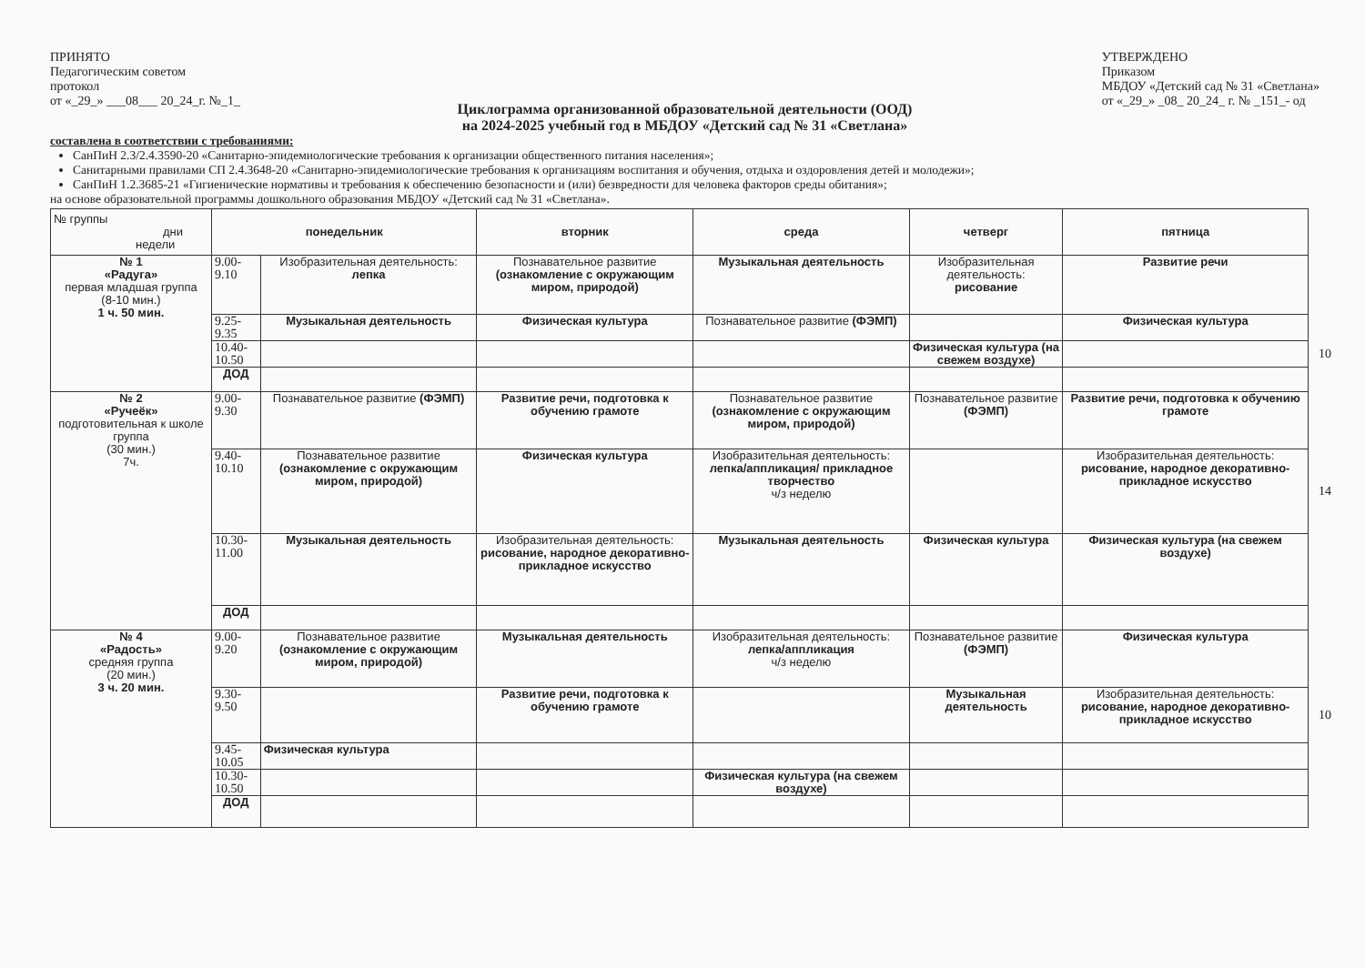ПРИНЯТО
Педагогическим советом
протокол
от «_29_» ___08___ 20_24_г. №_1_
УТВЕРЖДЕНО
Приказом
МБДОУ «Детский сад № 31 «Светлана»
от «_29_» _08_ 20_24_ г. № _151_- од
Циклограмма организованной образовательной деятельности (ООД)
на 2024-2025 учебный год в МБДОУ «Детский сад № 31 «Светлана»
составлена в соответствии с требованиями:
СанПиН 2.3/2.4.3590-20 «Санитарно-эпидемиологические требования к организации общественного питания населения»;
Санитарными правилами СП 2.4.3648-20 «Санитарно-эпидемиологические требования к организациям воспитания и обучения, отдыха и оздоровления детей и молодежи»;
СанПиН 1.2.3685-21 «Гигиенические нормативы и требования к обеспечению безопасности и (или) безвредности для человека факторов среды обитания»;
на основе образовательной программы дошкольного образования МБДОУ «Детский сад № 31 «Светлана».
| № группы дни недели | понедельник | | вторник | среда | четверг | пятница | |
| № 1 «Радуга» первая младшая группа (8-10 мин.) 1 ч. 50 мин. | 9.00-9.10 | Изобразительная деятельность: лепка | Познавательное развитие (ознакомление с окружающим миром, природой) | Музыкальная деятельность | Изобразительная деятельность: рисование | Развитие речи | |
| | 9.25-9.35 | Музыкальная деятельность | Физическая культура | Познавательное развитие (ФЭМП) | | Физическая культура | |
| | 10.40-10.50 | | | | Физическая культура (на свежем воздухе) | | 10 |
| | ДОД | | | | | | |
| № 2 «Ручеёк» подготовительная к школе группа (30 мин.) 7ч. | 9.00- 9.30 | Познавательное развитие (ФЭМП) | Развитие речи, подготовка к обучению грамоте | Познавательное развитие (ознакомление с окружающим миром, природой) | Познавательное развитие (ФЭМП) | Развитие речи, подготовка к обучению грамоте | |
| | 9.40-10.10 | Познавательное развитие (ознакомление с окружающим миром, природой) | Физическая культура | Изобразительная деятельность: лепка/аппликация/ прикладное творчество ч/з неделю | | Изобразительная деятельность: рисование, народное декоративно-прикладное искусство | 14 |
| | 10.30-11.00 | Музыкальная деятельность | Изобразительная деятельность: рисование, народное декоративно-прикладное искусство | Музыкальная деятельность | Физическая культура | Физическая культура (на свежем воздухе) | |
| | ДОД | | | | | | |
| № 4 «Радость» средняя группа (20 мин.) 3 ч. 20 мин. | 9.00-9.20 | Познавательное развитие (ознакомление с окружающим миром, природой) | Музыкальная деятельность | Изобразительная деятельность: лепка/аппликация ч/з неделю | Познавательное развитие (ФЭМП) | Физическая культура | |
| | 9.30-9.50 | | Развитие речи, подготовка к обучению грамоте | | Музыкальная деятельность | Изобразительная деятельность: рисование, народное декоративно-прикладное искусство | 10 |
| | 9.45-10.05 | Физическая культура | | | | | |
| | 10.30-10.50 | | | Физическая культура (на свежем воздухе) | | | |
| | ДОД | | | | | | |